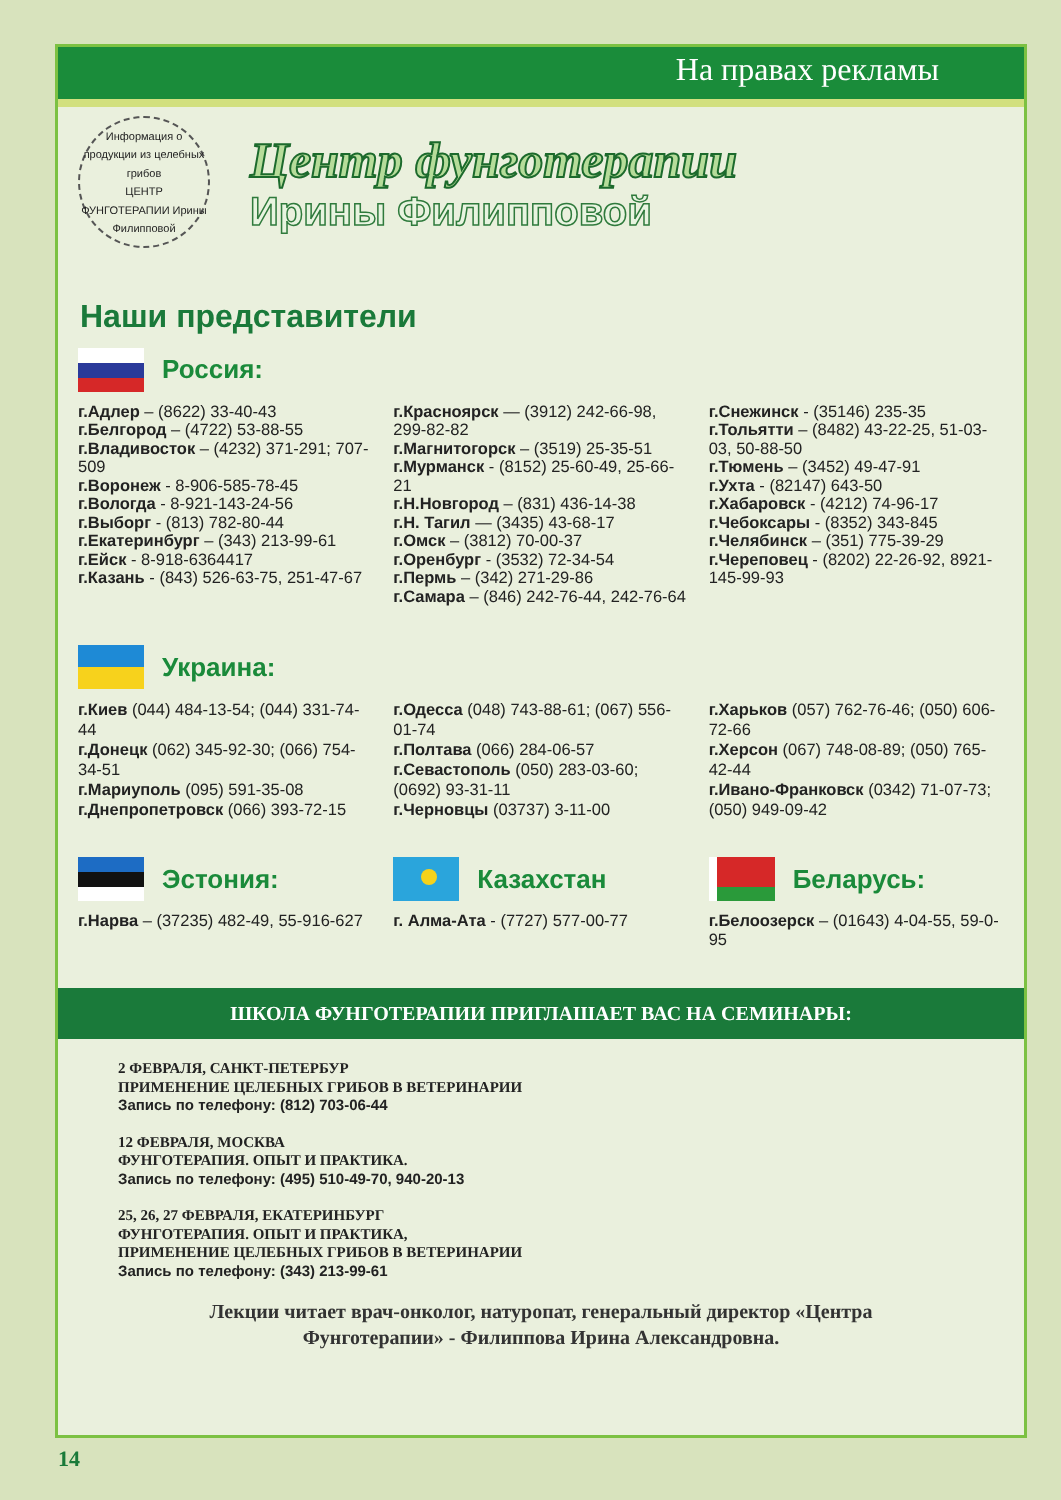На правах рекламы
Информация о продукции из целебных грибов
ЦЕНТР ФУНГОТЕРАПИИ Ирины Филипповой
Центр фунготерапии
Ирины Филипповой
Наши представители
Россия:
г.Адлер – (8622) 33-40-43
г.Белгород – (4722) 53-88-55
г.Владивосток – (4232) 371-291; 707-509
г.Воронеж - 8-906-585-78-45
г.Вологда - 8-921-143-24-56
г.Выборг - (813) 782-80-44
г.Екатеринбург – (343) 213-99-61
г.Ейск - 8-918-6364417
г.Казань - (843) 526-63-75, 251-47-67
г.Красноярск — (3912) 242-66-98, 299-82-82
г.Магнитогорск – (3519) 25-35-51
г.Мурманск - (8152) 25-60-49, 25-66-21
г.Н.Новгород – (831) 436-14-38
г.Н. Тагил — (3435) 43-68-17
г.Омск – (3812) 70-00-37
г.Оренбург - (3532) 72-34-54
г.Пермь – (342) 271-29-86
г.Самара – (846) 242-76-44, 242-76-64
г.Снежинск - (35146) 235-35
г.Тольятти – (8482) 43-22-25, 51-03-03, 50-88-50
г.Тюмень – (3452) 49-47-91
г.Ухта - (82147) 643-50
г.Хабаровск - (4212) 74-96-17
г.Чебоксары - (8352) 343-845
г.Челябинск – (351) 775-39-29
г.Череповец - (8202) 22-26-92, 8921-145-99-93
Украина:
г.Киев (044) 484-13-54; (044) 331-74-44
г.Донецк (062) 345-92-30; (066) 754-34-51
г.Мариуполь (095) 591-35-08
г.Днепропетровск (066) 393-72-15
г.Одесса (048) 743-88-61; (067) 556-01-74
г.Полтава (066) 284-06-57
г.Севастополь (050) 283-03-60; (0692) 93-31-11
г.Черновцы (03737) 3-11-00
г.Харьков (057) 762-76-46; (050) 606-72-66
г.Херсон (067) 748-08-89; (050) 765-42-44
г.Ивано-Франковск (0342) 71-07-73; (050) 949-09-42
Эстония:
г.Нарва – (37235) 482-49, 55-916-627
Казахстан
г. Алма-Ата - (7727) 577-00-77
Беларусь:
г.Белоозерск – (01643) 4-04-55, 59-0-95
ШКОЛА ФУНГОТЕРАПИИ ПРИГЛАШАЕТ ВАС НА СЕМИНАРЫ:
2 ФЕВРАЛЯ, САНКТ-ПЕТЕРБУР
ПРИМЕНЕНИЕ ЦЕЛЕБНЫХ ГРИБОВ В ВЕТЕРИНАРИИ
Запись по телефону: (812) 703-06-44
12 ФЕВРАЛЯ, МОСКВА
ФУНГОТЕРАПИЯ. ОПЫТ И ПРАКТИКА.
Запись по телефону: (495) 510-49-70, 940-20-13
25, 26, 27 ФЕВРАЛЯ, ЕКАТЕРИНБУРГ
ФУНГОТЕРАПИЯ. ОПЫТ И ПРАКТИКА,
ПРИМЕНЕНИЕ ЦЕЛЕБНЫХ ГРИБОВ В ВЕТЕРИНАРИИ
Запись по телефону: (343) 213-99-61
Лекции читает врач-онколог, натуропат, генеральный директор «Центра
Фунготерапии» - Филиппова Ирина Александровна.
14